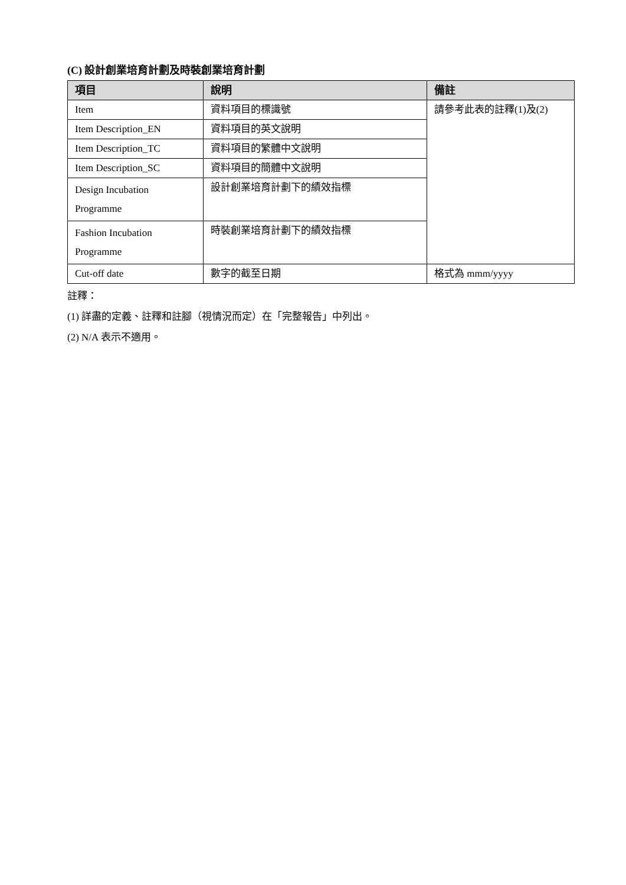(C) 設計創業培育計劃及時裝創業培育計劃
| 項目 | 說明 | 備註 |
| --- | --- | --- |
| Item | 資料項目的標識號 | 請參考此表的註釋(1)及(2) |
| Item Description_EN | 資料項目的英文說明 | |
| Item Description_TC | 資料項目的繁體中文說明 | |
| Item Description_SC | 資料項目的簡體中文說明 | |
| Design Incubation Programme | 設計創業培育計劃下的績效指標 | |
| Fashion Incubation Programme | 時裝創業培育計劃下的績效指標 | |
| Cut-off date | 數字的截至日期 | 格式為 mmm/yyyy |
註釋：
(1) 詳盡的定義、註釋和註腳（視情況而定）在「完整報告」中列出。
(2) N/A 表示不適用。